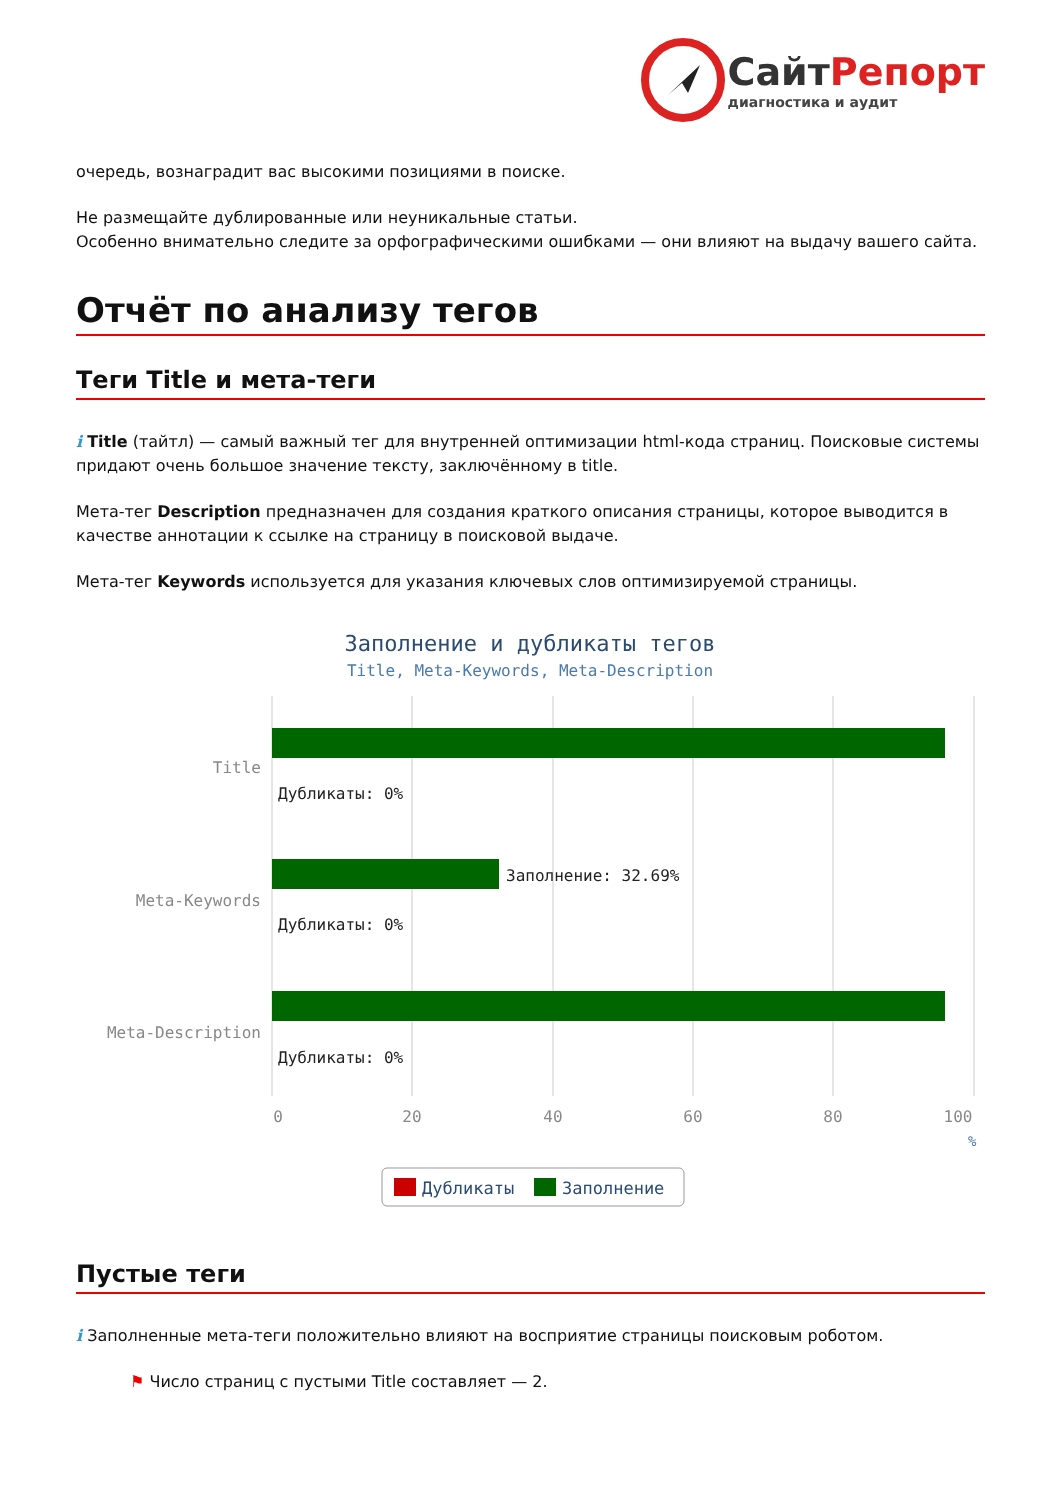СайтРепорт
диагностика и аудит
очередь, вознаградит вас высокими позициями в поиске.
Не размещайте дублированные или неуникальные статьи.
Особенно внимательно следите за орфографическими ошибками — они влияют на выдачу вашего сайта.
Отчёт по анализу тегов
Теги Title и мета-теги
i Title (тайтл) — самый важный тег для внутренней оптимизации html-кода страниц. Поисковые системы придают очень большое значение тексту, заключённому в title.
Мета-тег Description предназначен для создания краткого описания страницы, которое выводится в качестве аннотации к ссылке на страницу в поисковой выдаче.
Мета-тег Keywords используется для указания ключевых слов оптимизируемой страницы.
Заполнение и дубликаты тегов
Title, Meta-Keywords, Meta-Description
Title
Meta-Keywords
Meta-Description
Дубликаты: 0%
Заполнение: 32.69%
Дубликаты: 0%
Дубликаты: 0%
0
20
40
60
80
100
%
Дубликаты
Заполнение
Пустые теги
i Заполненные мета-теги положительно влияют на восприятие страницы поисковым роботом.
⚑ Число страниц с пустыми Title составляет — 2.